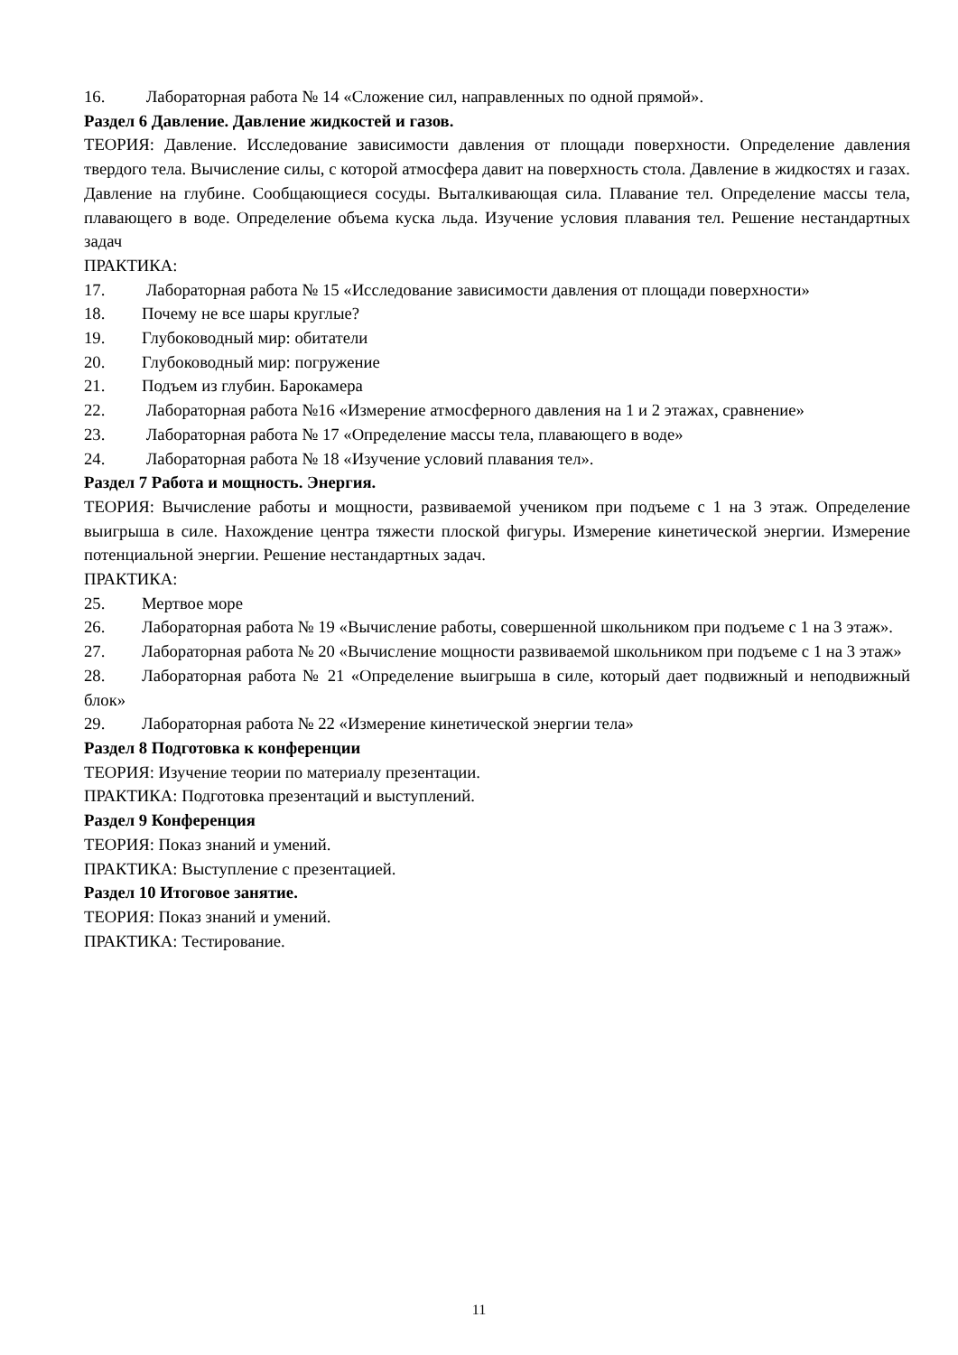16. Лабораторная работа № 14 «Сложение сил, направленных по одной прямой».
Раздел 6 Давление. Давление жидкостей и газов.
ТЕОРИЯ: Давление. Исследование зависимости давления от площади поверхности. Определение давления твердого тела. Вычисление силы, с которой атмосфера давит на поверхность стола. Давление в жидкостях и газах. Давление на глубине. Сообщающиеся сосуды. Выталкивающая сила. Плавание тел. Определение массы тела, плавающего в воде. Определение объема куска льда. Изучение условия плавания тел. Решение нестандартных задач
ПРАКТИКА:
17. Лабораторная работа № 15 «Исследование зависимости давления от площади поверхности»
18. Почему не все шары круглые?
19. Глубоководный мир: обитатели
20. Глубоководный мир: погружение
21. Подъем из глубин. Барокамера
22. Лабораторная работа №16 «Измерение атмосферного давления на 1 и 2 этажах, сравнение»
23. Лабораторная работа № 17 «Определение массы тела, плавающего в воде»
24. Лабораторная работа № 18 «Изучение условий плавания тел».
Раздел 7 Работа и мощность. Энергия.
ТЕОРИЯ: Вычисление работы и мощности, развиваемой учеником при подъеме с 1 на 3 этаж. Определение выигрыша в силе. Нахождение центра тяжести плоской фигуры. Измерение кинетической энергии. Измерение потенциальной энергии. Решение нестандартных задач.
ПРАКТИКА:
25. Мертвое море
26. Лабораторная работа № 19 «Вычисление работы, совершенной школьником при подъеме с 1 на 3 этаж».
27. Лабораторная работа № 20 «Вычисление мощности развиваемой школьником при подъеме с 1 на 3 этаж»
28. Лабораторная работа № 21 «Определение выигрыша в силе, который дает подвижный и неподвижный блок»
29. Лабораторная работа № 22 «Измерение кинетической энергии тела»
Раздел 8 Подготовка к конференции
ТЕОРИЯ: Изучение теории по материалу презентации.
ПРАКТИКА: Подготовка презентаций и выступлений.
Раздел 9 Конференция
ТЕОРИЯ: Показ знаний и умений.
ПРАКТИКА: Выступление с презентацией.
Раздел 10 Итоговое занятие.
ТЕОРИЯ: Показ знаний и умений.
ПРАКТИКА: Тестирование.
11